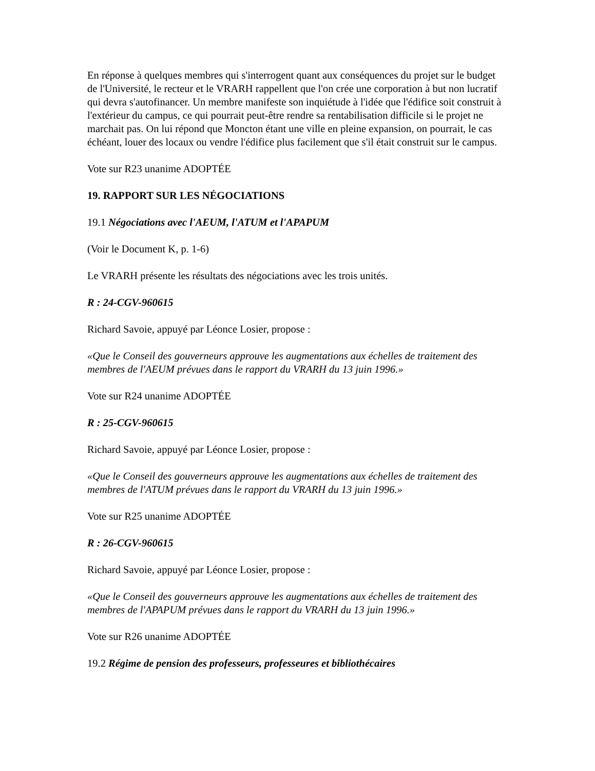En réponse à quelques membres qui s'interrogent quant aux conséquences du projet sur le budget de l'Université, le recteur et le VRARH rappellent que l'on crée une corporation à but non lucratif qui devra s'autofinancer. Un membre manifeste son inquiétude à l'idée que l'édifice soit construit à l'extérieur du campus, ce qui pourrait peut-être rendre sa rentabilisation difficile si le projet ne marchait pas. On lui répond que Moncton étant une ville en pleine expansion, on pourrait, le cas échéant, louer des locaux ou vendre l'édifice plus facilement que s'il était construit sur le campus.
Vote sur R23 unanime ADOPTÉE
19. RAPPORT SUR LES NÉGOCIATIONS
19.1 Négociations avec l'AEUM, l'ATUM et l'APAPUM
(Voir le Document K, p. 1-6)
Le VRARH présente les résultats des négociations avec les trois unités.
R : 24-CGV-960615
Richard Savoie, appuyé par Léonce Losier, propose :
«Que le Conseil des gouverneurs approuve les augmentations aux échelles de traitement des membres de l'AEUM prévues dans le rapport du VRARH du 13 juin 1996.»
Vote sur R24 unanime ADOPTÉE
R : 25-CGV-960615
Richard Savoie, appuyé par Léonce Losier, propose :
«Que le Conseil des gouverneurs approuve les augmentations aux échelles de traitement des membres de l'ATUM prévues dans le rapport du VRARH du 13 juin 1996.»
Vote sur R25 unanime ADOPTÉE
R : 26-CGV-960615
Richard Savoie, appuyé par Léonce Losier, propose :
«Que le Conseil des gouverneurs approuve les augmentations aux échelles de traitement des membres de l'APAPUM prévues dans le rapport du VRARH du 13 juin 1996.»
Vote sur R26 unanime ADOPTÉE
19.2 Régime de pension des professeurs, professeures et bibliothécaires